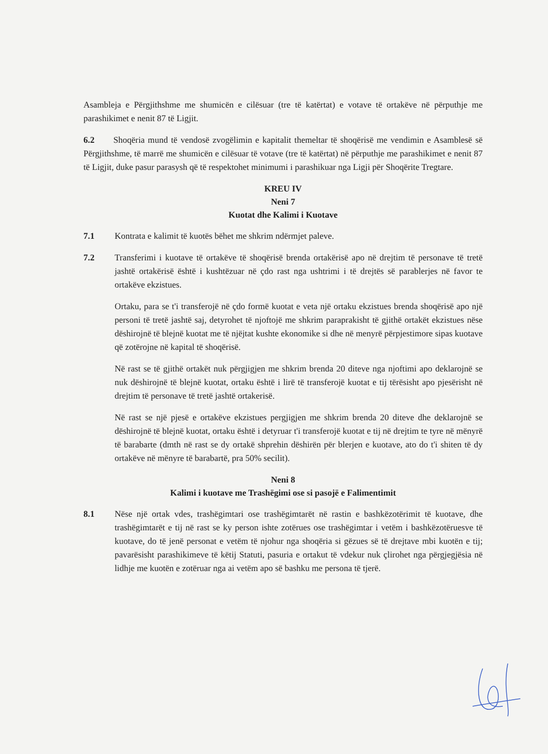Asambleja e Përgjithshme me shumicën e cilësuar (tre të katërtat) e votave të ortakëve në përputhje me parashikimet e nenit 87 të Ligjit.
6.2 Shoqëria mund të vendosë zvogëlimin e kapitalit themeltar të shoqërisë me vendimin e Asamblesë së Përgjithshme, të marrë me shumicën e cilësuar të votave (tre të katërtat) në përputhje me parashikimet e nenit 87 të Ligjit, duke pasur parasysh që të respektohet minimumi i parashikuar nga Ligji për Shoqërite Tregtare.
KREU IV
Neni 7
Kuotat dhe Kalimi i Kuotave
7.1 Kontrata e kalimit të kuotës bëhet me shkrim ndërmjet paleve.
7.2 Transferimi i kuotave të ortakëve të shoqërisë brenda ortakërisë apo në drejtim të personave të tretë jashtë ortakërisë është i kushtëzuar në çdo rast nga ushtrimi i të drejtës së parablerjes në favor te ortakëve ekzistues.
Ortaku, para se t'i transferojë në çdo formë kuotat e veta një ortaku ekzistues brenda shoqërisë apo një personi të tretë jashtë saj, detyrohet të njoftojë me shkrim paraprakisht të gjithë ortakët ekzistues nëse dëshirojnë të blejnë kuotat me të njëjtat kushte ekonomike si dhe në menyrë përpjestimore sipas kuotave që zotërojne në kapital të shoqërisë.
Në rast se të gjithë ortakët nuk përgjigjen me shkrim brenda 20 diteve nga njoftimi apo deklarojnë se nuk dëshirojnë të blejnë kuotat, ortaku është i lirë të transferojë kuotat e tij tërësisht apo pjesërisht në drejtim të personave të tretë jashtë ortakerisë.
Në rast se një pjesë e ortakëve ekzistues pergjigjen me shkrim brenda 20 diteve dhe deklarojnë se dëshirojnë të blejnë kuotat, ortaku është i detyruar t'i transferojë kuotat e tij në drejtim te tyre në mënyrë të barabarte (dmth në rast se dy ortakë shprehin dëshirën për blerjen e kuotave, ato do t'i shiten të dy ortakëve në mënyre të barabartë, pra 50% secilit).
Neni 8
Kalimi i kuotave me Trashëgimi ose si pasojë e Falimentimit
8.1 Nëse një ortak vdes, trashëgimtari ose trashëgimtarët në rastin e bashkëzotërimit të kuotave, dhe trashëgimtarët e tij në rast se ky person ishte zotërues ose trashëgimtar i vetëm i bashkëzotëruesve të kuotave, do të jenë personat e vetëm të njohur nga shoqëria si gëzues së të drejtave mbi kuotën e tij; pavarësisht parashikimeve të këtij Statuti, pasuria e ortakut të vdekur nuk çlirohet nga përgjegjësia në lidhje me kuotën e zotëruar nga ai vetëm apo së bashku me persona të tjerë.